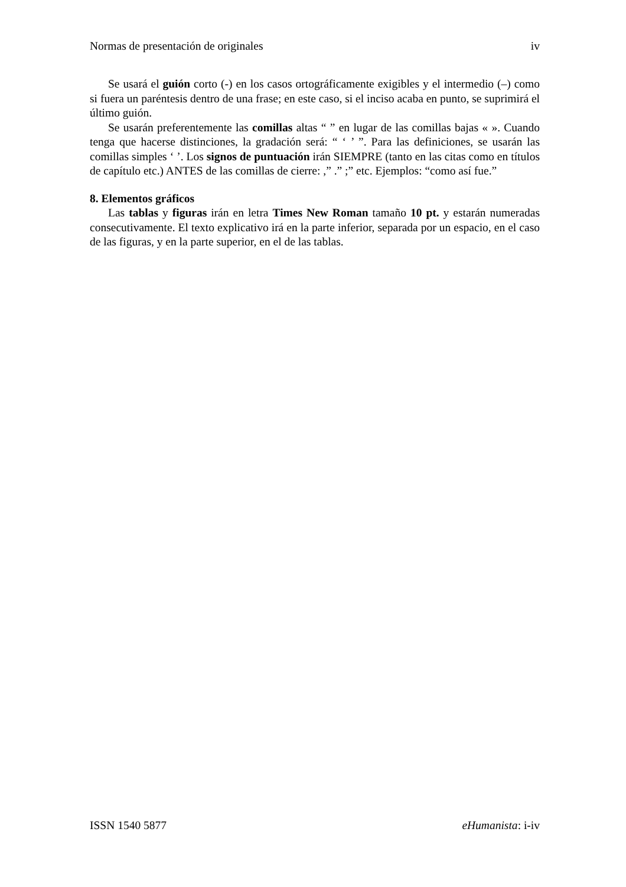Normas de presentación de originales iv
Se usará el guión corto (-) en los casos ortográficamente exigibles y el intermedio (–) como si fuera un paréntesis dentro de una frase; en este caso, si el inciso acaba en punto, se suprimirá el último guión.
Se usarán preferentemente las comillas altas “ ” en lugar de las comillas bajas « ». Cuando tenga que hacerse distinciones, la gradación será: “ ‘ ’ ”. Para las definiciones, se usarán las comillas simples ‘ ’. Los signos de puntuación irán SIEMPRE (tanto en las citas como en títulos de capítulo etc.) ANTES de las comillas de cierre: ,” .” ;” etc. Ejemplos: “como así fue.”
8. Elementos gráficos
Las tablas y figuras irán en letra Times New Roman tamaño 10 pt. y estarán numeradas consecutivamente. El texto explicativo irá en la parte inferior, separada por un espacio, en el caso de las figuras, y en la parte superior, en el de las tablas.
ISSN 1540 5877 eHumanista: i-iv